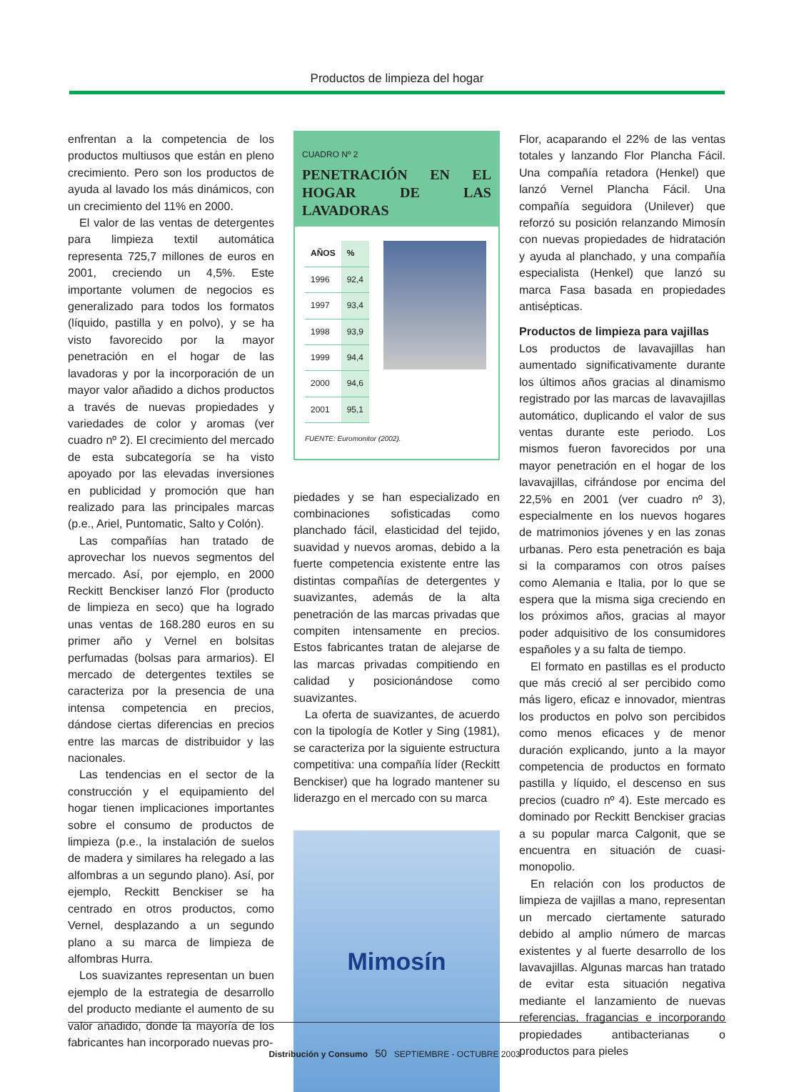Productos de limpieza del hogar
enfrentan a la competencia de los productos multiusos que están en pleno crecimiento. Pero son los productos de ayuda al lavado los más dinámicos, con un crecimiento del 11% en 2000.
El valor de las ventas de detergentes para limpieza textil automática representa 725,7 millones de euros en 2001, creciendo un 4,5%. Este importante volumen de negocios es generalizado para todos los formatos (líquido, pastilla y en polvo), y se ha visto favorecido por la mayor penetración en el hogar de las lavadoras y por la incorporación de un mayor valor añadido a dichos productos a través de nuevas propiedades y variedades de color y aromas (ver cuadro nº 2). El crecimiento del mercado de esta subcategoría se ha visto apoyado por las elevadas inversiones en publicidad y promoción que han realizado para las principales marcas (p.e., Ariel, Puntomatic, Salto y Colón).
Las compañías han tratado de aprovechar los nuevos segmentos del mercado. Así, por ejemplo, en 2000 Reckitt Benckiser lanzó Flor (producto de limpieza en seco) que ha logrado unas ventas de 168.280 euros en su primer año y Vernel en bolsitas perfumadas (bolsas para armarios). El mercado de detergentes textiles se caracteriza por la presencia de una intensa competencia en precios, dándose ciertas diferencias en precios entre las marcas de distribuidor y las nacionales.
Las tendencias en el sector de la construcción y el equipamiento del hogar tienen implicaciones importantes sobre el consumo de productos de limpieza (p.e., la instalación de suelos de madera y similares ha relegado a las alfombras a un segundo plano). Así, por ejemplo, Reckitt Benckiser se ha centrado en otros productos, como Vernel, desplazando a un segundo plano a su marca de limpieza de alfombras Hurra.
Los suavizantes representan un buen ejemplo de la estrategia de desarrollo del producto mediante el aumento de su valor añadido, donde la mayoría de los fabricantes han incorporado nuevas pro-
CUADRO Nº 2
PENETRACIÓN EN EL HOGAR DE LAS LAVADORAS
| AÑOS | % |
| --- | --- |
| 1996 | 92,4 |
| 1997 | 93,4 |
| 1998 | 93,9 |
| 1999 | 94,4 |
| 2000 | 94,6 |
| 2001 | 95,1 |
FUENTE: Euromonitor (2002).
piedades y se han especializado en combinaciones sofisticadas como planchado fácil, elasticidad del tejido, suavidad y nuevos aromas, debido a la fuerte competencia existente entre las distintas compañías de detergentes y suavizantes, además de la alta penetración de las marcas privadas que compiten intensamente en precios. Estos fabricantes tratan de alejarse de las marcas privadas compitiendo en calidad y posicionándose como suavizantes.
La oferta de suavizantes, de acuerdo con la tipología de Kotler y Sing (1981), se caracteriza por la siguiente estructura competitiva: una compañía líder (Reckitt Benckiser) que ha logrado mantener su liderazgo en el mercado con su marca
Mimosín
Flor, acaparando el 22% de las ventas totales y lanzando Flor Plancha Fácil. Una compañía retadora (Henkel) que lanzó Vernel Plancha Fácil. Una compañía seguidora (Unilever) que reforzó su posición relanzando Mimosín con nuevas propiedades de hidratación y ayuda al planchado, y una compañía especialista (Henkel) que lanzó su marca Fasa basada en propiedades antisépticas.
Productos de limpieza para vajillas
Los productos de lavavajillas han aumentado significativamente durante los últimos años gracias al dinamismo registrado por las marcas de lavavajillas automático, duplicando el valor de sus ventas durante este periodo. Los mismos fueron favorecidos por una mayor penetración en el hogar de los lavavajillas, cifrándose por encima del 22,5% en 2001 (ver cuadro nº 3), especialmente en los nuevos hogares de matrimonios jóvenes y en las zonas urbanas. Pero esta penetración es baja si la comparamos con otros países como Alemania e Italia, por lo que se espera que la misma siga creciendo en los próximos años, gracias al mayor poder adquisitivo de los consumidores españoles y a su falta de tiempo.
El formato en pastillas es el producto que más creció al ser percibido como más ligero, eficaz e innovador, mientras los productos en polvo son percibidos como menos eficaces y de menor duración explicando, junto a la mayor competencia de productos en formato pastilla y líquido, el descenso en sus precios (cuadro nº 4). Este mercado es dominado por Reckitt Benckiser gracias a su popular marca Calgonit, que se encuentra en situación de cuasi-monopolio.
En relación con los productos de limpieza de vajillas a mano, representan un mercado ciertamente saturado debido al amplio número de marcas existentes y al fuerte desarrollo de los lavavajillas. Algunas marcas han tratado de evitar esta situación negativa mediante el lanzamiento de nuevas referencias, fragancias e incorporando propiedades antibacterianas o productos para pieles
Distribución y Consumo 50 SEPTIEMBRE - OCTUBRE 2003